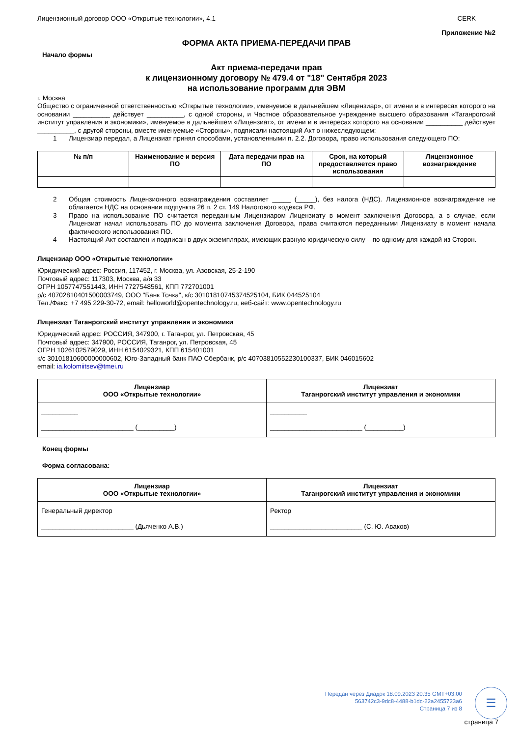Лицензионный договор ООО «Открытые технологии», 4.1 CERK
Приложение №2
ФОРМА АКТА ПРИЕМА-ПЕРЕДАЧИ ПРАВ
Начало формы
Акт приема-передачи прав
к лицензионному договору № 479.4 от "18" Сентября 2023
на использование программ для ЭВМ
г. Москва
Общество с ограниченной ответственностью «Открытые технологии», именуемое в дальнейшем «Лицензиар», от имени и в интересах которого на основании __________ действует __________, с одной стороны, и Частное образовательное учреждение высшего образования «Таганрогский институт управления и экономики», именуемое в дальнейшем «Лицензиат», от имени и в интересах которого на основании __________ действует __________, с другой стороны, вместе именуемые «Стороны», подписали настоящий Акт о нижеследующем:
1 Лицензиар передал, а Лицензиат принял способами, установленными п. 2.2. Договора, право использования следующего ПО:
| № п/п | Наименование и версия ПО | Дата передачи прав на ПО | Срок, на который предоставляется право использования | Лицензионное вознаграждение |
| --- | --- | --- | --- | --- |
2 Общая стоимость Лицензионного вознаграждения составляет _____ (_____), без налога (НДС). Лицензионное вознаграждение не облагается НДС на основании подпункта 26 п. 2 ст. 149 Налогового кодекса РФ.
3 Право на использование ПО считается переданным Лицензиаром Лицензиату в момент заключения Договора, а в случае, если Лицензиат начал использовать ПО до момента заключения Договора, права считаются переданными Лицензиату в момент начала фактического использования ПО.
4 Настоящий Акт составлен и подписан в двух экземплярах, имеющих равную юридическую силу – по одному для каждой из Сторон.
Лицензиар ООО «Открытые технологии»
Юридический адрес: Россия, 117452, г. Москва, ул. Азовская, 25-2-190
Почтовый адрес: 117303, Москва, а/я 33
ОГРН 1057747551443, ИНН 7727548561, КПП 772701001
р/с 40702810401500003749, ООО "Банк Точка", к/с 30101810745374525104, БИК 044525104
Тел./Факс: +7 495 229-30-72, email: helloworld@opentechnology.ru, веб-сайт: www.opentechnology.ru
Лицензиат Таганрогский институт управления и экономики
Юридический адрес: РОССИЯ, 347900, г. Таганрог, ул. Петровская, 45
Почтовый адрес: 347900, РОССИЯ, Таганрог, ул. Петровская, 45
ОГРН 1026102579029, ИНН 6154029321, КПП 615401001
к/с 30101810600000000602, Юго-Западный банк ПАО Сбербанк, р/с 40703810552230100337, БИК 046015602
email: ia.kolomiitsev@tmei.ru
| Лицензиар ООО «Открытые технологии» | Лицензиат Таганрогский институт управления и экономики |
| --- | --- |
| __________ _________________________ (__________) | __________ _________________________ (__________) |
Конец формы
Форма согласована:
| Лицензиар ООО «Открытые технологии» | Лицензиат Таганрогский институт управления и экономики |
| --- | --- |
| Генеральный директор _________________________ (Дьяченко А.В.) | Ректор _________________________ (С. Ю. Аваков) |
Передан через Диадок 18.09.2023 20:35 GMT+03:00
563742c3-9dc8-4488-b1dc-22a2455723a6
Страница 7 из 8
☰
страница 7